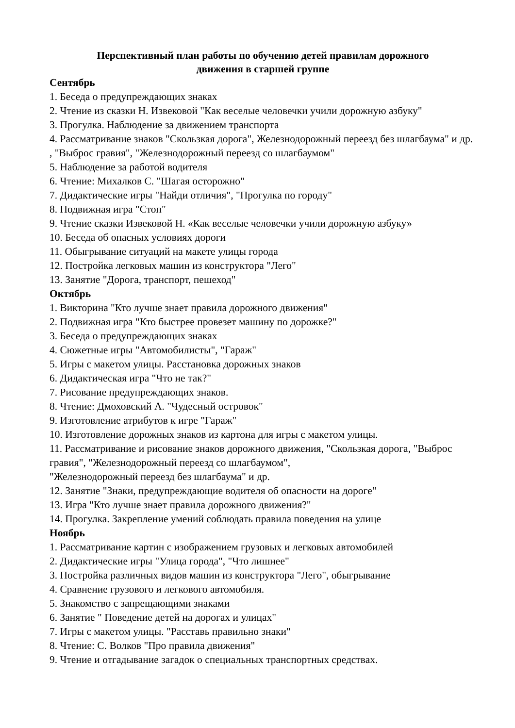Перспективный план работы по обучению детей правилам дорожного
движения в старшей группе
Сентябрь
1. Беседа о предупреждающих знаках
2. Чтение из сказки Н. Извековой "Как веселые человечки учили дорожную азбуку"
3. Прогулка. Наблюдение за движением транспорта
4. Рассматривание знаков "Скользкая дорога", Железнодорожный переезд без шлагбаума" и др. , "Выброс гравия", "Железнодорожный переезд со шлагбаумом"
5. Наблюдение за работой водителя
6. Чтение: Михалков С. "Шагая осторожно"
7. Дидактические игры "Найди отличия", "Прогулка по городу"
8. Подвижная игра "Стоп"
9. Чтение сказки Извековой Н. «Как веселые человечки учили дорожную азбуку»
10. Беседа об опасных условиях дороги
11. Обыгрывание ситуаций на макете улицы города
12. Постройка легковых машин из конструктора "Лего"
13. Занятие "Дорога, транспорт, пешеход"
Октябрь
1. Викторина "Кто лучше знает правила дорожного движения"
2. Подвижная игра "Кто быстрее провезет машину по дорожке?"
3. Беседа о предупреждающих знаках
4. Сюжетные игры "Автомобилисты", "Гараж"
5. Игры с макетом улицы. Расстановка дорожных знаков
6. Дидактическая игра "Что не так?"
7. Рисование предупреждающих знаков.
8. Чтение: Дмоховский А. "Чудесный островок"
9. Изготовление атрибутов к игре "Гараж"
10. Изготовление дорожных знаков из картона для игры с макетом улицы.
11. Рассматривание и рисование знаков дорожного движения, "Скользкая дорога, "Выброс гравия", "Железнодорожный переезд со шлагбаумом",
"Железнодорожный переезд без шлагбаума" и др.
12. Занятие "Знаки, предупреждающие водителя об опасности на дороге"
13. Игра "Кто лучше знает правила дорожного движения?"
14. Прогулка. Закрепление умений соблюдать правила поведения на улице
Ноябрь
1. Рассматривание картин с изображением грузовых и легковых автомобилей
2. Дидактические игры "Улица города", "Что лишнее"
3. Постройка различных видов машин из конструктора "Лего", обыгрывание
4. Сравнение грузового и легкового автомобиля.
5. Знакомство с запрещающими знаками
6. Занятие " Поведение детей на дорогах и улицах"
7. Игры с макетом улицы. "Расставь правильно знаки"
8. Чтение: С. Волков "Про правила движения"
9. Чтение и отгадывание загадок о специальных транспортных средствах.